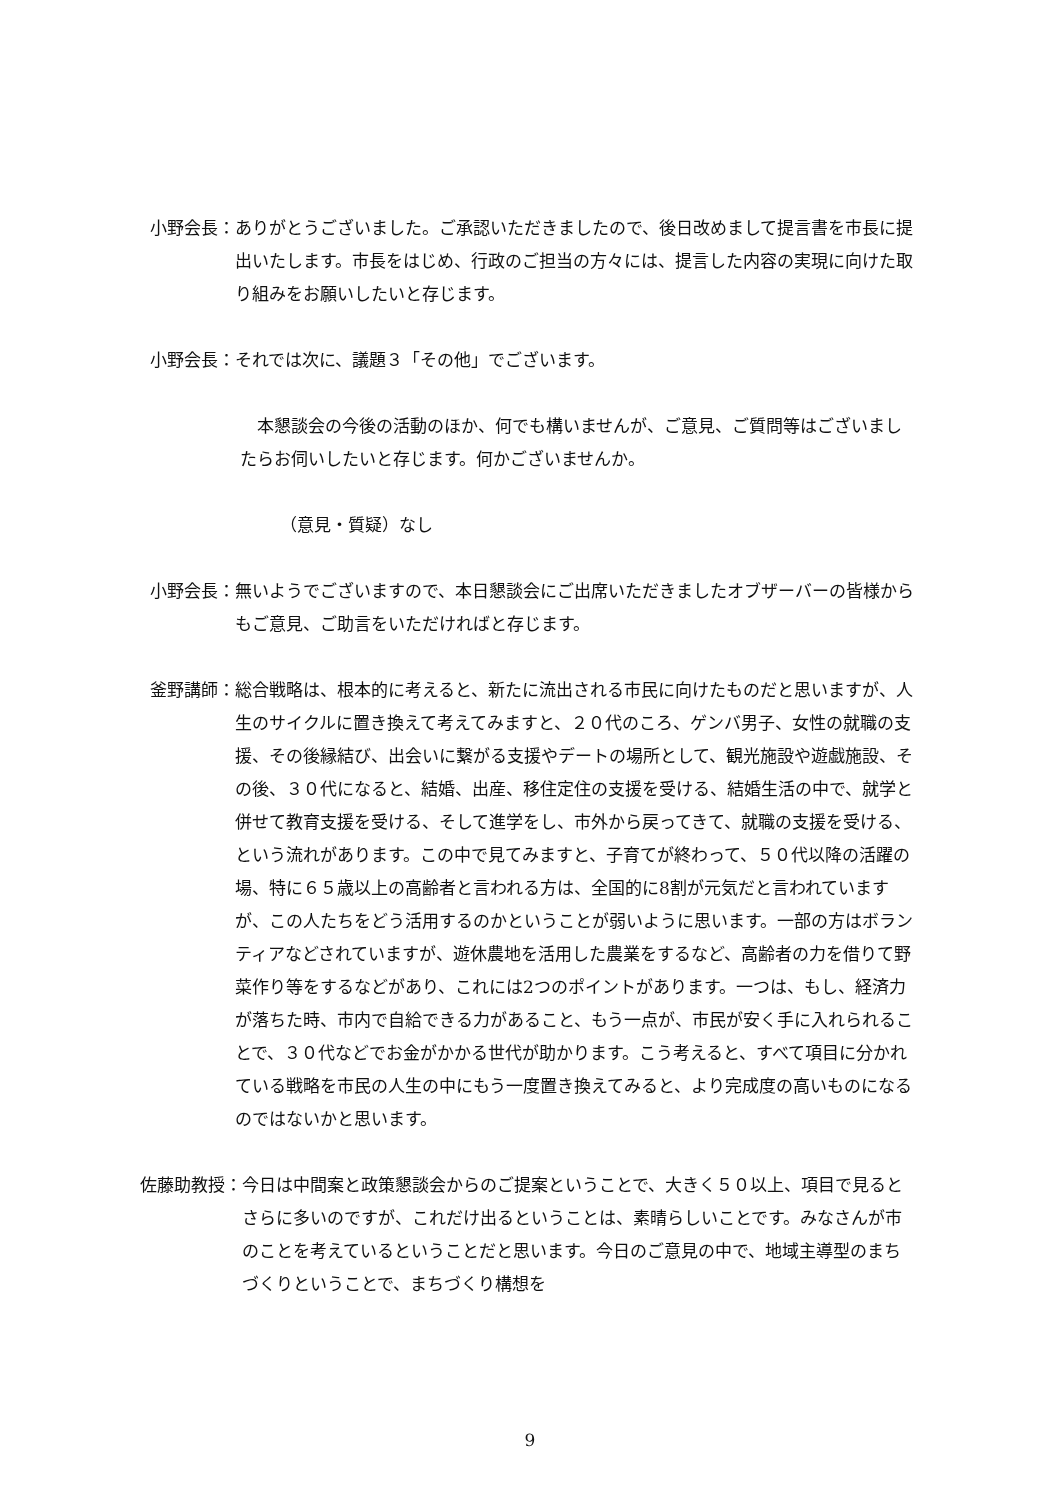小野会長： ありがとうございました。ご承認いただきましたので、後日改めまして提言書を市長に提出いたします。市長をはじめ、行政のご担当の方々には、提言した内容の実現に向けた取り組みをお願いしたいと存じます。
小野会長： それでは次に、議題３「その他」でございます。
　本懇談会の今後の活動のほか、何でも構いませんが、ご意見、ご質問等はございましたらお伺いしたいと存じます。何かございませんか。
（意見・質疑）なし
小野会長： 無いようでございますので、本日懇談会にご出席いただきましたオブザーバーの皆様からもご意見、ご助言をいただければと存じます。
釜野講師： 総合戦略は、根本的に考えると、新たに流出される市民に向けたものだと思いますが、人生のサイクルに置き換えて考えてみますと、２０代のころ、ゲンバ男子、女性の就職の支援、その後縁結び、出会いに繋がる支援やデートの場所として、観光施設や遊戯施設、その後、３０代になると、結婚、出産、移住定住の支援を受ける、結婚生活の中で、就学と併せて教育支援を受ける、そして進学をし、市外から戻ってきて、就職の支援を受ける、という流れがあります。この中で見てみますと、子育てが終わって、５０代以降の活躍の場、特に６５歳以上の高齢者と言われる方は、全国的に8割が元気だと言われていますが、この人たちをどう活用するのかということが弱いように思います。一部の方はボランティアなどされていますが、遊休農地を活用した農業をするなど、高齢者の力を借りて野菜作り等をするなどがあり、これには2つのポイントがあります。一つは、もし、経済力が落ちた時、市内で自給できる力があること、もう一点が、市民が安く手に入れられることで、３０代などでお金がかかる世代が助かります。こう考えると、すべて項目に分かれている戦略を市民の人生の中にもう一度置き換えてみると、より完成度の高いものになるのではないかと思います。
佐藤助教授： 今日は中間案と政策懇談会からのご提案ということで、大きく５０以上、項目で見るとさらに多いのですが、これだけ出るということは、素晴らしいことです。みなさんが市のことを考えているということだと思います。今日のご意見の中で、地域主導型のまちづくりということで、まちづくり構想を
9